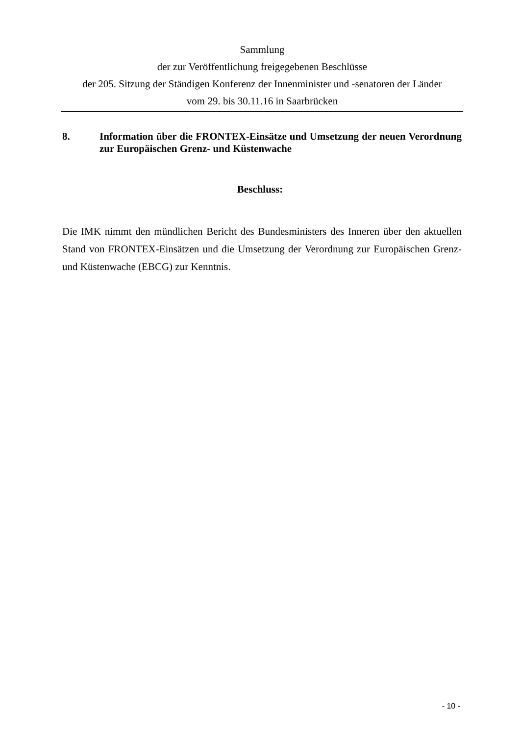Sammlung
der zur Veröffentlichung freigegebenen Beschlüsse
der 205. Sitzung der Ständigen Konferenz der Innenminister und -senatoren der Länder
vom 29. bis 30.11.16 in Saarbrücken
8. Information über die FRONTEX-Einsätze und Umsetzung der neuen Verordnung zur Europäischen Grenz- und Küstenwache
Beschluss:
Die IMK nimmt den mündlichen Bericht des Bundesministers des Inneren über den aktuellen Stand von FRONTEX-Einsätzen und die Umsetzung der Verordnung zur Europäischen Grenz- und Küstenwache (EBCG) zur Kenntnis.
- 10 -